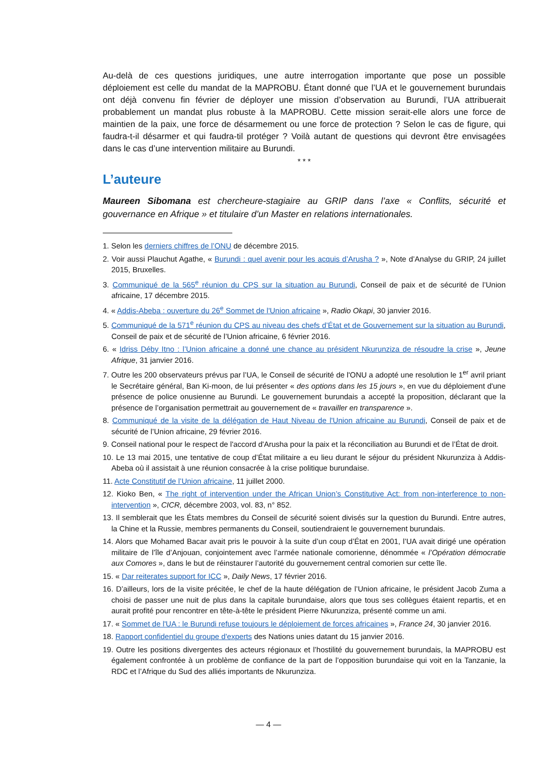Au-delà de ces questions juridiques, une autre interrogation importante que pose un possible déploiement est celle du mandat de la MAPROBU. Étant donné que l’UA et le gouvernement burundais ont déjà convenu fin février de déployer une mission d’observation au Burundi, l’UA attribuerait probablement un mandat plus robuste à la MAPROBU. Cette mission serait-elle alors une force de maintien de la paix, une force de désarmement ou une force de protection ? Selon le cas de figure, qui faudra-t-il désarmer et qui faudra-til protéger ? Voilà autant de questions qui devront être envisagées dans le cas d’une intervention militaire au Burundi.
* * *
L’auteure
Maureen Sibomana est chercheure-stagiaire au GRIP dans l’axe « Conflits, sécurité et gouvernance en Afrique » et titulaire d’un Master en relations internationales.
1. Selon les derniers chiffres de l’ONU de décembre 2015.
2. Voir aussi Plauchut Agathe, « Burundi : quel avenir pour les acquis d’Arusha ? », Note d’Analyse du GRIP, 24 juillet 2015, Bruxelles.
3. Communiqué de la 565<sup>e</sup> réunion du CPS sur la situation au Burundi, Conseil de paix et de sécurité de l’Union africaine, 17 décembre 2015.
4. « Addis-Abeba : ouverture du 26<sup>e</sup> Sommet de l'Union africaine », Radio Okapi, 30 janvier 2016.
5. Communiqué de la 571<sup>e</sup> réunion du CPS au niveau des chefs d’État et de Gouvernement sur la situation au Burundi, Conseil de paix et de sécurité de l’Union africaine, 6 février 2016.
6. « Idriss Déby Itno : l’Union africaine a donné une chance au président Nkurunziza de résoudre la crise », Jeune Afrique, 31 janvier 2016.
7. Outre les 200 observateurs prévus par l’UA, le Conseil de sécurité de l'ONU a adopté une resolution le 1<sup>er</sup> avril priant le Secrétaire général, Ban Ki-moon, de lui présenter « des options dans les 15 jours », en vue du déploiement d'une présence de police onusienne au Burundi. Le gouvernement burundais a accepté la proposition, déclarant que la présence de l’organisation permettrait au gouvernement de « travailler en transparence ».
8. Communiqué de la visite de la délégation de Haut Niveau de l'Union africaine au Burundi, Conseil de paix et de sécurité de l’Union africaine, 29 février 2016.
9. Conseil national pour le respect de l'accord d'Arusha pour la paix et la réconciliation au Burundi et de l’État de droit.
10. Le 13 mai 2015, une tentative de coup d’État militaire a eu lieu durant le séjour du président Nkurunziza à Addis-Abeba où il assistait à une réunion consacrée à la crise politique burundaise.
11. Acte Constitutif de l’Union africaine, 11 juillet 2000.
12. Kioko Ben, « The right of intervention under the African Union’s Constitutive Act: from non-interference to non-intervention », CICR, décembre 2003, vol. 83, n° 852.
13. Il semblerait que les États membres du Conseil de sécurité soient divisés sur la question du Burundi. Entre autres, la Chine et la Russie, membres permanents du Conseil, soutiendraient le gouvernement burundais.
14. Alors que Mohamed Bacar avait pris le pouvoir à la suite d’un coup d’État en 2001, l’UA avait dirigé une opération militaire de l’île d’Anjouan, conjointement avec l’armée nationale comorienne, dénommée « l’Opération démocratie aux Comores », dans le but de réinstaurer l’autorité du gouvernement central comorien sur cette île.
15. « Dar reiterates support for ICC », Daily News, 17 février 2016.
16. D’ailleurs, lors de la visite précitée, le chef de la haute délégation de l’Union africaine, le président Jacob Zuma a choisi de passer une nuit de plus dans la capitale burundaise, alors que tous ses collègues étaient repartis, et en aurait profité pour rencontrer en tête-à-tête le président Pierre Nkurunziza, présenté comme un ami.
17. « Sommet de l'UA : le Burundi refuse toujours le déploiement de forces africaines », France 24, 30 janvier 2016.
18. Rapport confidentiel du groupe d'experts des Nations unies datant du 15 janvier 2016.
19. Outre les positions divergentes des acteurs régionaux et l’hostilité du gouvernement burundais, la MAPROBU est également confrontée à un problème de confiance de la part de l’opposition burundaise qui voit en la Tanzanie, la RDC et l’Afrique du Sud des alliés importants de Nkurunziza.
— 4 —